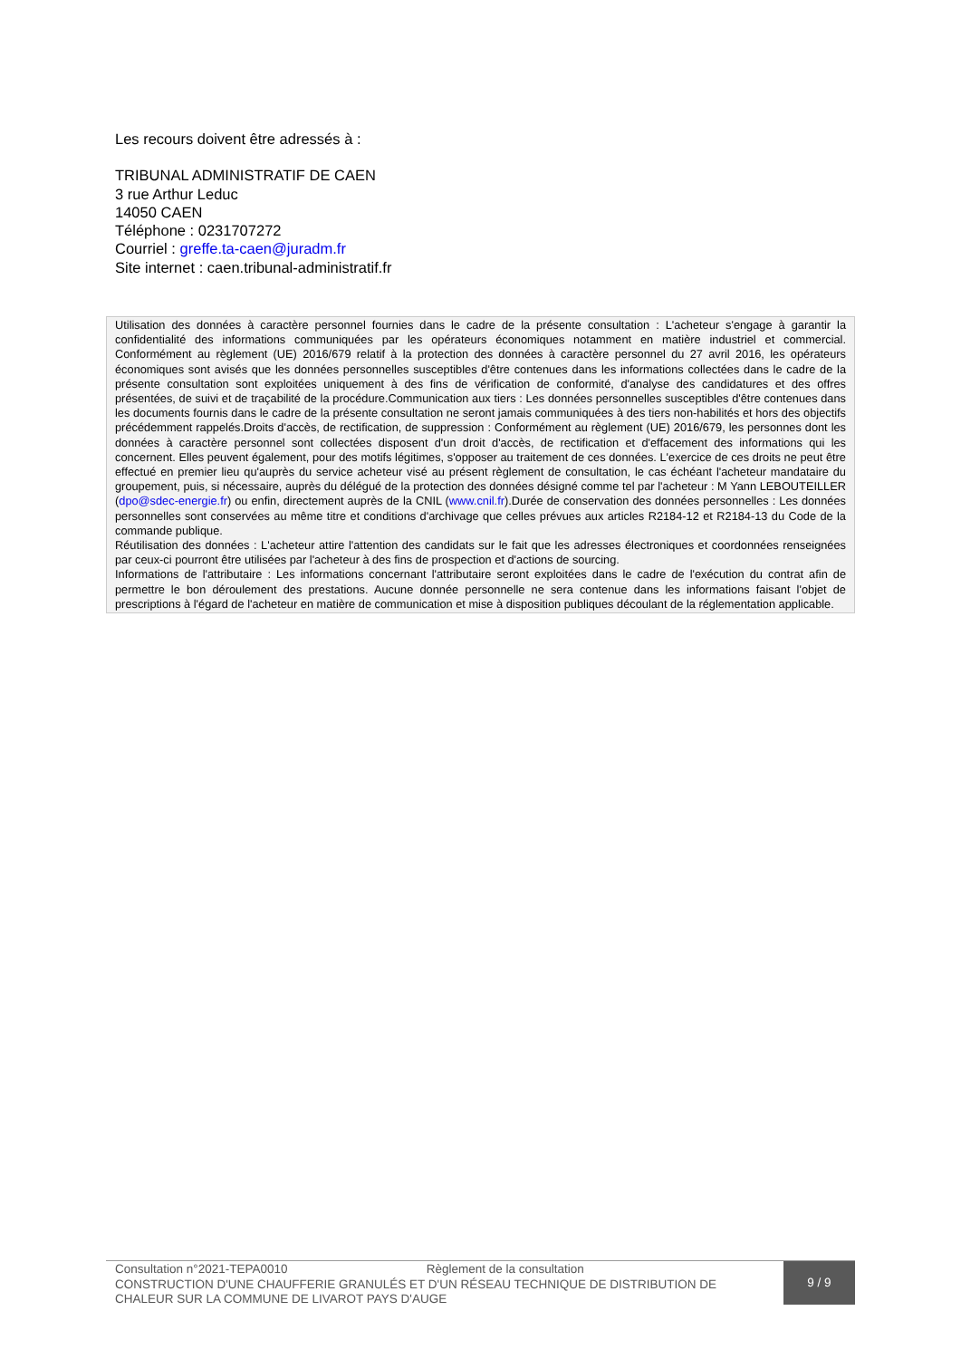Les recours doivent être adressés à :
TRIBUNAL ADMINISTRATIF DE CAEN
3 rue Arthur Leduc
14050 CAEN
Téléphone : 0231707272
Courriel : greffe.ta-caen@juradm.fr
Site internet : caen.tribunal-administratif.fr
Utilisation des données à caractère personnel fournies dans le cadre de la présente consultation : L'acheteur s'engage à garantir la confidentialité des informations communiquées par les opérateurs économiques notamment en matière industriel et commercial. Conformément au règlement (UE) 2016/679 relatif à la protection des données à caractère personnel du 27 avril 2016, les opérateurs économiques sont avisés que les données personnelles susceptibles d'être contenues dans les informations collectées dans le cadre de la présente consultation sont exploitées uniquement à des fins de vérification de conformité, d'analyse des candidatures et des offres présentées, de suivi et de traçabilité de la procédure.Communication aux tiers : Les données personnelles susceptibles d'être contenues dans les documents fournis dans le cadre de la présente consultation ne seront jamais communiquées à des tiers non-habilités et hors des objectifs précédemment rappelés.Droits d'accès, de rectification, de suppression : Conformément au règlement (UE) 2016/679, les personnes dont les données à caractère personnel sont collectées disposent d'un droit d'accès, de rectification et d'effacement des informations qui les concernent. Elles peuvent également, pour des motifs légitimes, s'opposer au traitement de ces données. L'exercice de ces droits ne peut être effectué en premier lieu qu'auprès du service acheteur visé au présent règlement de consultation, le cas échéant l'acheteur mandataire du groupement, puis, si nécessaire, auprès du délégué de la protection des données désigné comme tel par l'acheteur : M Yann LEBOUTEILLER (dpo@sdec-energie.fr) ou enfin, directement auprès de la CNIL (www.cnil.fr).Durée de conservation des données personnelles : Les données personnelles sont conservées au même titre et conditions d'archivage que celles prévues aux articles R2184-12 et R2184-13 du Code de la commande publique.
Réutilisation des données : L'acheteur attire l'attention des candidats sur le fait que les adresses électroniques et coordonnées renseignées par ceux-ci pourront être utilisées par l'acheteur à des fins de prospection et d'actions de sourcing.
Informations de l'attributaire : Les informations concernant l'attributaire seront exploitées dans le cadre de l'exécution du contrat afin de permettre le bon déroulement des prestations. Aucune donnée personnelle ne sera contenue dans les informations faisant l'objet de prescriptions à l'égard de l'acheteur en matière de communication et mise à disposition publiques découlant de la réglementation applicable.
Consultation n°2021-TEPA0010 Règlement de la consultation
CONSTRUCTION D'UNE CHAUFFERIE GRANULÉS ET D'UN RÉSEAU TECHNIQUE DE DISTRIBUTION DE CHALEUR SUR LA COMMUNE DE LIVAROT PAYS D'AUGE
9 / 9